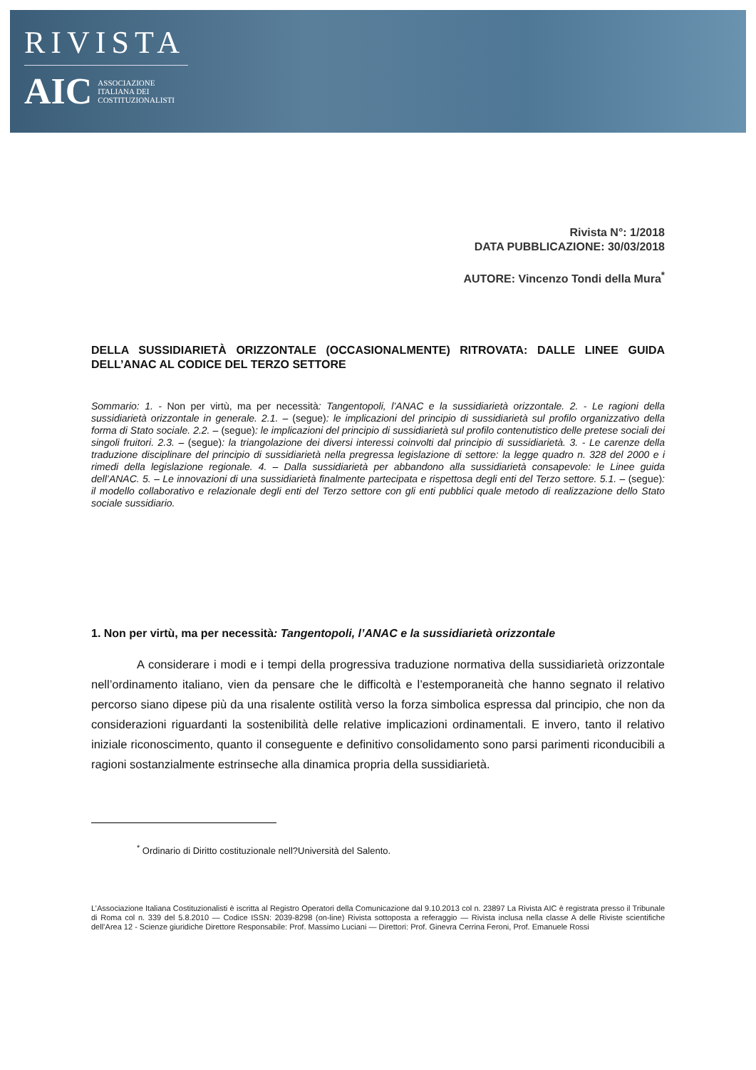RIVISTA
AIC ASSOCIAZIONE
ITALIANA DEI
COSTITUZIONALISTI
Rivista N°: 1/2018
DATA PUBBLICAZIONE: 30/03/2018
AUTORE: Vincenzo Tondi della Mura<sup>*</sup>
DELLA SUSSIDIARIETÀ ORIZZONTALE (OCCASIONALMENTE) RITROVATA: DALLE LINEE GUIDA DELL’ANAC AL CODICE DEL TERZO SETTORE
Sommario: 1. - Non per virtù, ma per necessità: Tangentopoli, l’ANAC e la sussidiarietà orizzontale. 2. - Le ragioni della sussidiarietà orizzontale in generale. 2.1. – (segue): le implicazioni del principio di sussidiarietà sul profilo organizzativo della forma di Stato sociale. 2.2. – (segue): le implicazioni del principio di sussidiarietà sul profilo contenutistico delle pretese sociali dei singoli fruitori. 2.3. – (segue): la triangolazione dei diversi interessi coinvolti dal principio di sussidiarietà. 3. - Le carenze della traduzione disciplinare del principio di sussidiarietà nella pregressa legislazione di settore: la legge quadro n. 328 del 2000 e i rimedi della legislazione regionale. 4. – Dalla sussidiarietà per abbandono alla sussidiarietà consapevole: le Linee guida dell’ANAC. 5. – Le innovazioni di una sussidiarietà finalmente partecipata e rispettosa degli enti del Terzo settore. 5.1. – (segue): il modello collaborativo e relazionale degli enti del Terzo settore con gli enti pubblici quale metodo di realizzazione dello Stato sociale sussidiario.
1. Non per virtù, ma per necessità: Tangentopoli, l’ANAC e la sussidiarietà orizzontale
A considerare i modi e i tempi della progressiva traduzione normativa della sussidiarietà orizzontale nell’ordinamento italiano, vien da pensare che le difficoltà e l’estemporaneità che hanno segnato il relativo percorso siano dipese più da una risalente ostilità verso la forza simbolica espressa dal principio, che non da considerazioni riguardanti la sostenibilità delle relative implicazioni ordinamentali. E invero, tanto il relativo iniziale riconoscimento, quanto il conseguente e definitivo consolidamento sono parsi parimenti riconducibili a ragioni sostanzialmente estrinseche alla dinamica propria della sussidiarietà.
<sup>*</sup> Ordinario di Diritto costituzionale nell?Università del Salento.
L’Associazione Italiana Costituzionalisti è iscritta al Registro Operatori della Comunicazione dal 9.10.2013 col n. 23897 La Rivista AIC è registrata presso il Tribunale di Roma col n. 339 del 5.8.2010 — Codice ISSN: 2039-8298 (on-line) Rivista sottoposta a referaggio — Rivista inclusa nella classe A delle Riviste scientifiche dell’Area 12 - Scienze giuridiche Direttore Responsabile: Prof. Massimo Luciani — Direttori: Prof. Ginevra Cerrina Feroni, Prof. Emanuele Rossi